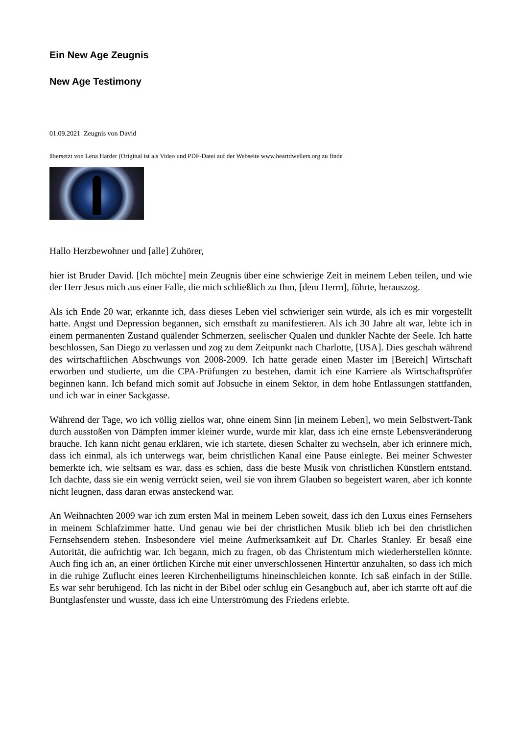Ein New Age Zeugnis
New Age Testimony
01.09.2021 Zeugnis von David
übersetzt von Lena Harder (Original ist als Video und PDF-Datei auf der Webseite www.heartdwellers.org zu finde
Hallo Herzbewohner und [alle] Zuhörer,
hier ist Bruder David. [Ich möchte] mein Zeugnis über eine schwierige Zeit in meinem Leben teilen, und wie der Herr Jesus mich aus einer Falle, die mich schließlich zu Ihm, [dem Herrn], führte, herauszog.
Als ich Ende 20 war, erkannte ich, dass dieses Leben viel schwieriger sein würde, als ich es mir vorgestellt hatte. Angst und Depression begannen, sich ernsthaft zu manifestieren. Als ich 30 Jahre alt war, lebte ich in einem permanenten Zustand quälender Schmerzen, seelischer Qualen und dunkler Nächte der Seele. Ich hatte beschlossen, San Diego zu verlassen und zog zu dem Zeitpunkt nach Charlotte, [USA]. Dies geschah während des wirtschaftlichen Abschwungs von 2008-2009. Ich hatte gerade einen Master im [Bereich] Wirtschaft erworben und studierte, um die CPA-Prüfungen zu bestehen, damit ich eine Karriere als Wirtschaftsprüfer beginnen kann. Ich befand mich somit auf Jobsuche in einem Sektor, in dem hohe Entlassungen stattfanden, und ich war in einer Sackgasse.
Während der Tage, wo ich völlig ziellos war, ohne einem Sinn [in meinem Leben], wo mein Selbstwert-Tank durch ausstoßen von Dämpfen immer kleiner wurde, wurde mir klar, dass ich eine ernste Lebensveränderung brauche. Ich kann nicht genau erklären, wie ich startete, diesen Schalter zu wechseln, aber ich erinnere mich, dass ich einmal, als ich unterwegs war, beim christlichen Kanal eine Pause einlegte. Bei meiner Schwester bemerkte ich, wie seltsam es war, dass es schien, dass die beste Musik von christlichen Künstlern entstand. Ich dachte, dass sie ein wenig verrückt seien, weil sie von ihrem Glauben so begeistert waren, aber ich konnte nicht leugnen, dass daran etwas ansteckend war.
An Weihnachten 2009 war ich zum ersten Mal in meinem Leben soweit, dass ich den Luxus eines Fernsehers in meinem Schlafzimmer hatte. Und genau wie bei der christlichen Musik blieb ich bei den christlichen Fernsehsendern stehen. Insbesondere viel meine Aufmerksamkeit auf Dr. Charles Stanley. Er besaß eine Autorität, die aufrichtig war. Ich begann, mich zu fragen, ob das Christentum mich wiederherstellen könnte. Auch fing ich an, an einer örtlichen Kirche mit einer unverschlossenen Hintertür anzuhalten, so dass ich mich in die ruhige Zuflucht eines leeren Kirchenheiligtums hineinschleichen konnte. Ich saß einfach in der Stille. Es war sehr beruhigend. Ich las nicht in der Bibel oder schlug ein Gesangbuch auf, aber ich starrte oft auf die Buntglasfenster und wusste, dass ich eine Unterströmung des Friedens erlebte.